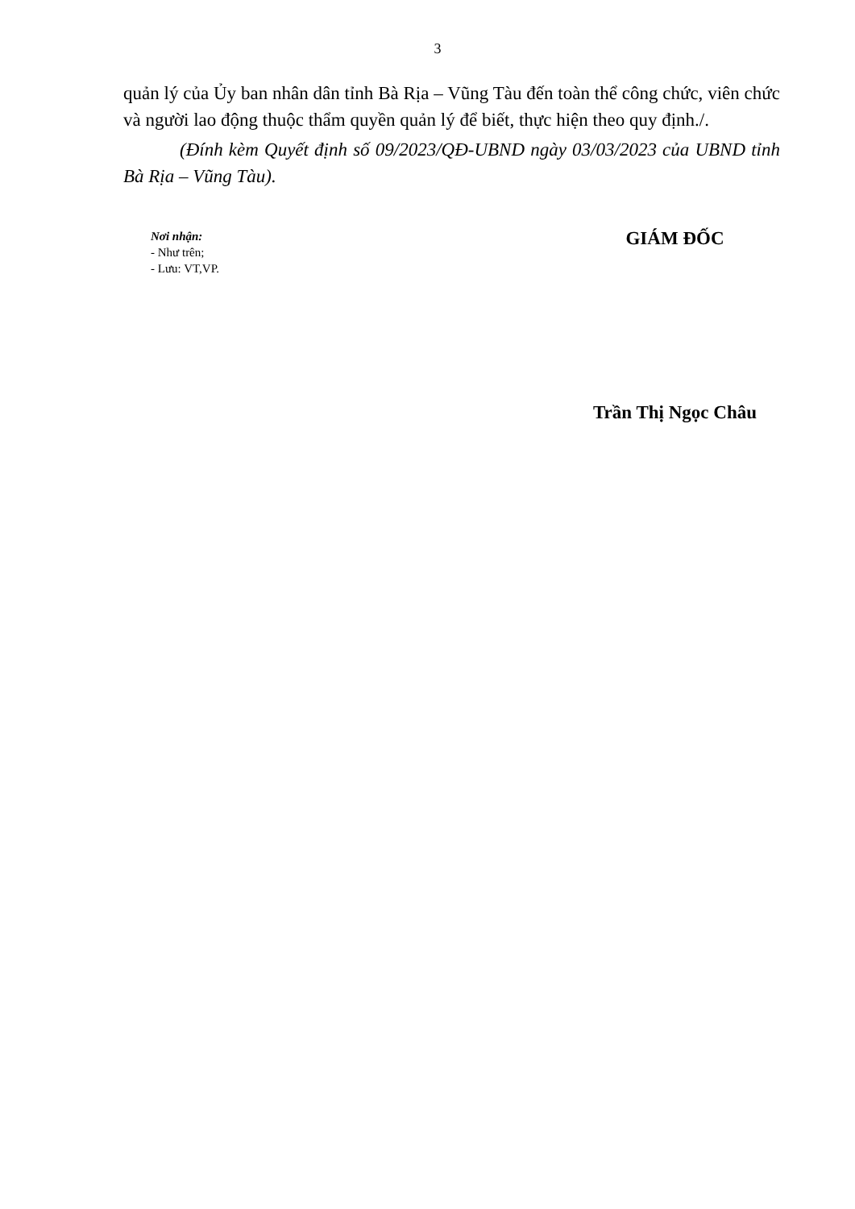3
quản lý của Ủy ban nhân dân tỉnh Bà Rịa – Vũng Tàu đến toàn thể công chức, viên chức và người lao động thuộc thẩm quyền quản lý để biết, thực hiện theo quy định./.
(Đính kèm Quyết định số 09/2023/QĐ-UBND ngày 03/03/2023 của UBND tỉnh Bà Rịa – Vũng Tàu).
Nơi nhận:
- Như trên;
- Lưu: VT,VP.
GIÁM ĐỐC
Trần Thị Ngọc Châu